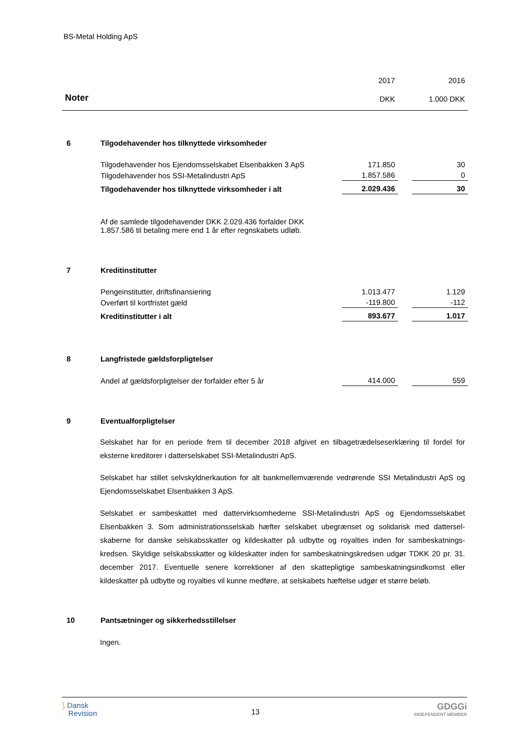BS-Metal Holding ApS
| | | 2017 | | 2016 |
| Noter | | DKK | | 1.000 DKK |
| 6 | Tilgodehavender hos tilknyttede virksomheder | | | |
| | Tilgodehavender hos Ejendomsselskabet Elsenbakken 3 ApS | 171.850 | | 30 |
| | Tilgodehavender hos SSI-Metalindustri ApS | 1.857.586 | | 0 |
| | Tilgodehavender hos tilknyttede virksomheder i alt | 2.029.436 | | 30 |
| | Af de samlede tilgodehavender DKK 2.029.436 forfalder DKK 1.857.586 til betaling mere end 1 år efter regnskabets udløb. | | | |
| 7 | Kreditinstitutter | | | |
| | Pengeinstitutter, driftsfinansiering | 1.013.477 | | 1.129 |
| | Overført til kortfristet gæld | -119.800 | | -112 |
| | Kreditinstitutter i alt | 893.677 | | 1.017 |
| 8 | Langfristede gældsforpligtelser | | | |
| | Andel af gældsforpligtelser der forfalder efter 5 år | 414.000 | | 559 |
| 9 | Eventualforpligtelser | | | |
Selskabet har for en periode frem til december 2018 afgivet en tilbagetrædelseserklæring til fordel for eksterne kreditorer i datterselskabet SSI-Metalindustri ApS.
Selskabet har stillet selvskyldnerkaution for alt bankmellemværende vedrørende SSI Metalindustri ApS og Ejendomsselskabet Elsenbakken 3 ApS.
Selskabet er sambeskattet med dattervirksomhederne SSI-Metalindustri ApS og Ejendomsselskabet Elsenbakken 3. Som administrationsselskab hæfter selskabet ubegrænset og solidarisk med dattersel-skaberne for danske selskabsskatter og kildeskatter på udbytte og royalties inden for sambeskatnings-kredsen. Skyldige selskabsskatter og kildeskatter inden for sambeskatningskredsen udgør TDKK 20 pr. 31. december 2017. Eventuelle senere korrektioner af den skattepligtige sambeskatningsindkomst eller kildeskatter på udbytte og royalties vil kunne medføre, at selskabets hæftelse udgør et større beløb.
| 10 | Pantsætninger og sikkerhedsstillelser |
Ingen.
⟆ Dansk
Revision
13
GDGGi
INDEPENDENT MEMBER